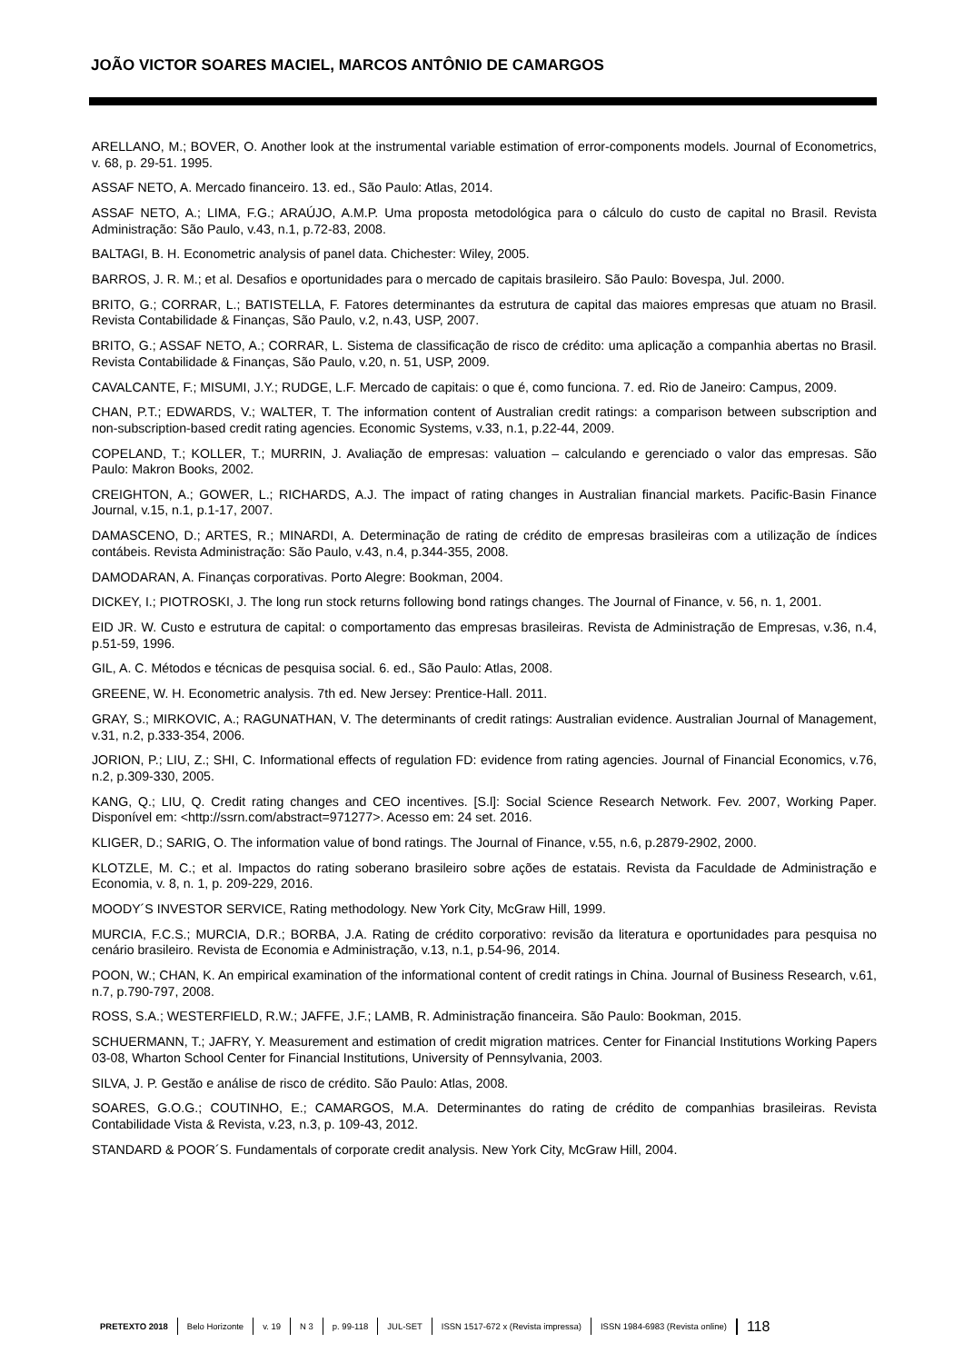JOÃO VICTOR SOARES MACIEL, MARCOS ANTÔNIO DE CAMARGOS
ARELLANO, M.; BOVER, O. Another look at the instrumental variable estimation of error-components models. Journal of Econometrics, v. 68, p. 29-51. 1995.
ASSAF NETO, A. Mercado financeiro. 13. ed., São Paulo: Atlas, 2014.
ASSAF NETO, A.; LIMA, F.G.; ARAÚJO, A.M.P. Uma proposta metodológica para o cálculo do custo de capital no Brasil. Revista Administração: São Paulo, v.43, n.1, p.72-83, 2008.
BALTAGI, B. H. Econometric analysis of panel data. Chichester: Wiley, 2005.
BARROS, J. R. M.; et al. Desafios e oportunidades para o mercado de capitais brasileiro. São Paulo: Bovespa, Jul. 2000.
BRITO, G.; CORRAR, L.; BATISTELLA, F. Fatores determinantes da estrutura de capital das maiores empresas que atuam no Brasil. Revista Contabilidade & Finanças, São Paulo, v.2, n.43, USP, 2007.
BRITO, G.; ASSAF NETO, A.; CORRAR, L. Sistema de classificação de risco de crédito: uma aplicação a companhia abertas no Brasil. Revista Contabilidade & Finanças, São Paulo, v.20, n. 51, USP, 2009.
CAVALCANTE, F.; MISUMI, J.Y.; RUDGE, L.F. Mercado de capitais: o que é, como funciona. 7. ed. Rio de Janeiro: Campus, 2009.
CHAN, P.T.; EDWARDS, V.; WALTER, T. The information content of Australian credit ratings: a comparison between subscription and non-subscription-based credit rating agencies. Economic Systems, v.33, n.1, p.22-44, 2009.
COPELAND, T.; KOLLER, T.; MURRIN, J. Avaliação de empresas: valuation – calculando e gerenciado o valor das empresas. São Paulo: Makron Books, 2002.
CREIGHTON, A.; GOWER, L.; RICHARDS, A.J. The impact of rating changes in Australian financial markets. Pacific-Basin Finance Journal, v.15, n.1, p.1-17, 2007.
DAMASCENO, D.; ARTES, R.; MINARDI, A. Determinação de rating de crédito de empresas brasileiras com a utilização de índices contábeis. Revista Administração: São Paulo, v.43, n.4, p.344-355, 2008.
DAMODARAN, A. Finanças corporativas. Porto Alegre: Bookman, 2004.
DICKEY, I.; PIOTROSKI, J. The long run stock returns following bond ratings changes. The Journal of Finance, v. 56, n. 1, 2001.
EID JR. W. Custo e estrutura de capital: o comportamento das empresas brasileiras. Revista de Administração de Empresas, v.36, n.4, p.51-59, 1996.
GIL, A. C. Métodos e técnicas de pesquisa social. 6. ed., São Paulo: Atlas, 2008.
GREENE, W. H. Econometric analysis. 7th ed. New Jersey: Prentice-Hall. 2011.
GRAY, S.; MIRKOVIC, A.; RAGUNATHAN, V. The determinants of credit ratings: Australian evidence. Australian Journal of Management, v.31, n.2, p.333-354, 2006.
JORION, P.; LIU, Z.; SHI, C. Informational effects of regulation FD: evidence from rating agencies. Journal of Financial Economics, v.76, n.2, p.309-330, 2005.
KANG, Q.; LIU, Q. Credit rating changes and CEO incentives. [S.l]: Social Science Research Network. Fev. 2007, Working Paper. Disponível em: <http://ssrn.com/abstract=971277>. Acesso em: 24 set. 2016.
KLIGER, D.; SARIG, O. The information value of bond ratings. The Journal of Finance, v.55, n.6, p.2879-2902, 2000.
KLOTZLE, M. C.; et al. Impactos do rating soberano brasileiro sobre ações de estatais. Revista da Faculdade de Administração e Economia, v. 8, n. 1, p. 209-229, 2016.
MOODY´S INVESTOR SERVICE, Rating methodology. New York City, McGraw Hill, 1999.
MURCIA, F.C.S.; MURCIA, D.R.; BORBA, J.A. Rating de crédito corporativo: revisão da literatura e oportunidades para pesquisa no cenário brasileiro. Revista de Economia e Administração, v.13, n.1, p.54-96, 2014.
POON, W.; CHAN, K. An empirical examination of the informational content of credit ratings in China. Journal of Business Research, v.61, n.7, p.790-797, 2008.
ROSS, S.A.; WESTERFIELD, R.W.; JAFFE, J.F.; LAMB, R. Administração financeira. São Paulo: Bookman, 2015.
SCHUERMANN, T.; JAFRY, Y. Measurement and estimation of credit migration matrices. Center for Financial Institutions Working Papers 03-08, Wharton School Center for Financial Institutions, University of Pennsylvania, 2003.
SILVA, J. P. Gestão e análise de risco de crédito. São Paulo: Atlas, 2008.
SOARES, G.O.G.; COUTINHO, E.; CAMARGOS, M.A. Determinantes do rating de crédito de companhias brasileiras. Revista Contabilidade Vista & Revista, v.23, n.3, p. 109-43, 2012.
STANDARD & POOR´S. Fundamentals of corporate credit analysis. New York City, McGraw Hill, 2004.
PRETEXTO 2018 Belo Horizonte v. 19 N 3 p. 99-118 JUL-SET ISSN 1517-672 x (Revista impressa) ISSN 1984-6983 (Revista online) 118